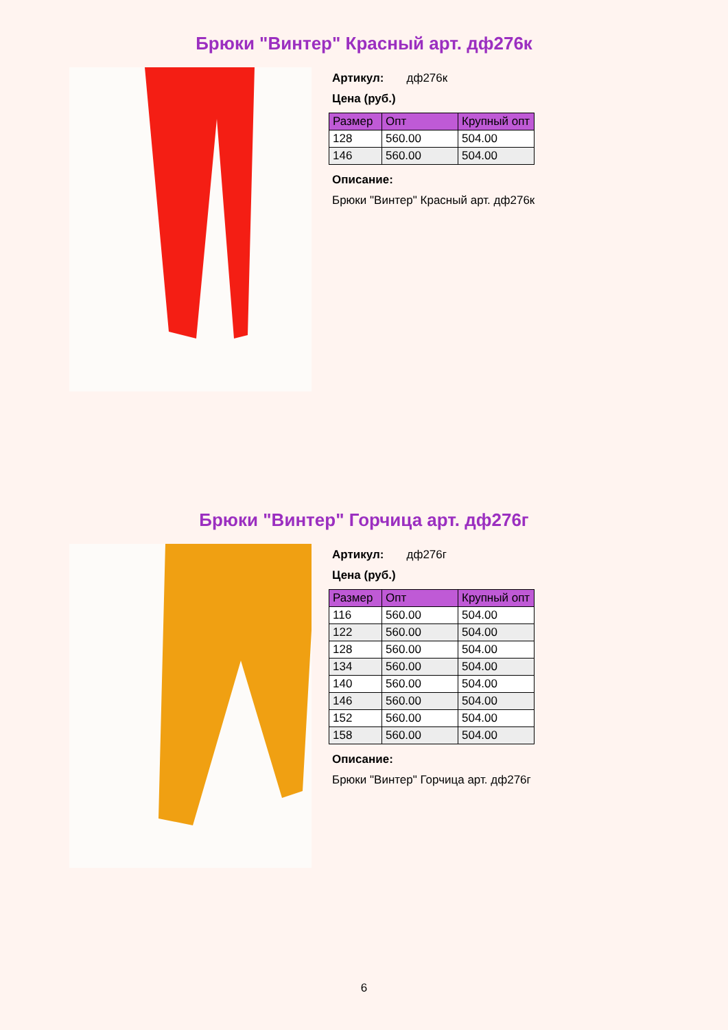Брюки "Винтер" Красный арт. дф276к
Артикул: дф276к
Цена (руб.)
| Размер | Опт | Крупный опт |
| --- | --- | --- |
| 128 | 560.00 | 504.00 |
| 146 | 560.00 | 504.00 |
Описание:
Брюки "Винтер" Красный арт. дф276к
Брюки "Винтер" Горчица арт. дф276г
Артикул: дф276г
Цена (руб.)
| Размер | Опт | Крупный опт |
| --- | --- | --- |
| 116 | 560.00 | 504.00 |
| 122 | 560.00 | 504.00 |
| 128 | 560.00 | 504.00 |
| 134 | 560.00 | 504.00 |
| 140 | 560.00 | 504.00 |
| 146 | 560.00 | 504.00 |
| 152 | 560.00 | 504.00 |
| 158 | 560.00 | 504.00 |
Описание:
Брюки "Винтер" Горчица арт. дф276г
6